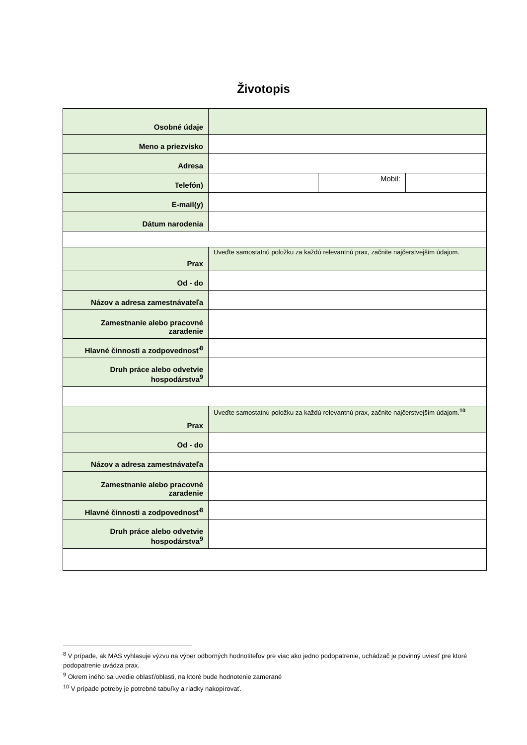Životopis
| Osobné údaje | | | |
| Meno a priezvisko | | | |
| Adresa | | | |
| Telefón) | | Mobil: | |
| E-mail(y) | | | |
| Dátum narodenia | | | |
| Prax | Uveďte samostatnú položku za každú relevantnú prax, začnite najčerstvejším údajom. | | |
| Od - do | | | |
| Názov a adresa zamestnávateľa | | | |
| Zamestnanie alebo pracovné zaradenie | | | |
| Hlavné činnosti a zodpovednosť<sup>8</sup> | | | |
| Druh práce alebo odvetvie hospodárstva<sup>9</sup> | | | |
| Prax | Uveďte samostatnú položku za každú relevantnú prax, začnite najčerstvejším údajom.<sup>10</sup> | | |
| Od - do | | | |
| Názov a adresa zamestnávateľa | | | |
| Zamestnanie alebo pracovné zaradenie | | | |
| Hlavné činnosti a zodpovednosť<sup>8</sup> | | | |
| Druh práce alebo odvetvie hospodárstva<sup>9</sup> | | | |
<sup>8</sup> V prípade, ak MAS vyhlasuje výzvu na výber odborných hodnotiteľov pre viac ako jedno podopatrenie, uchádzač je povinný uviesť pre ktoré podopatrenie uvádza prax.
<sup>9</sup> Okrem iného sa uvedie oblasť/oblasti, na ktoré bude hodnotenie zamerané
<sup>10</sup> V prípade potreby je potrebné tabuľky a riadky nakopírovať.